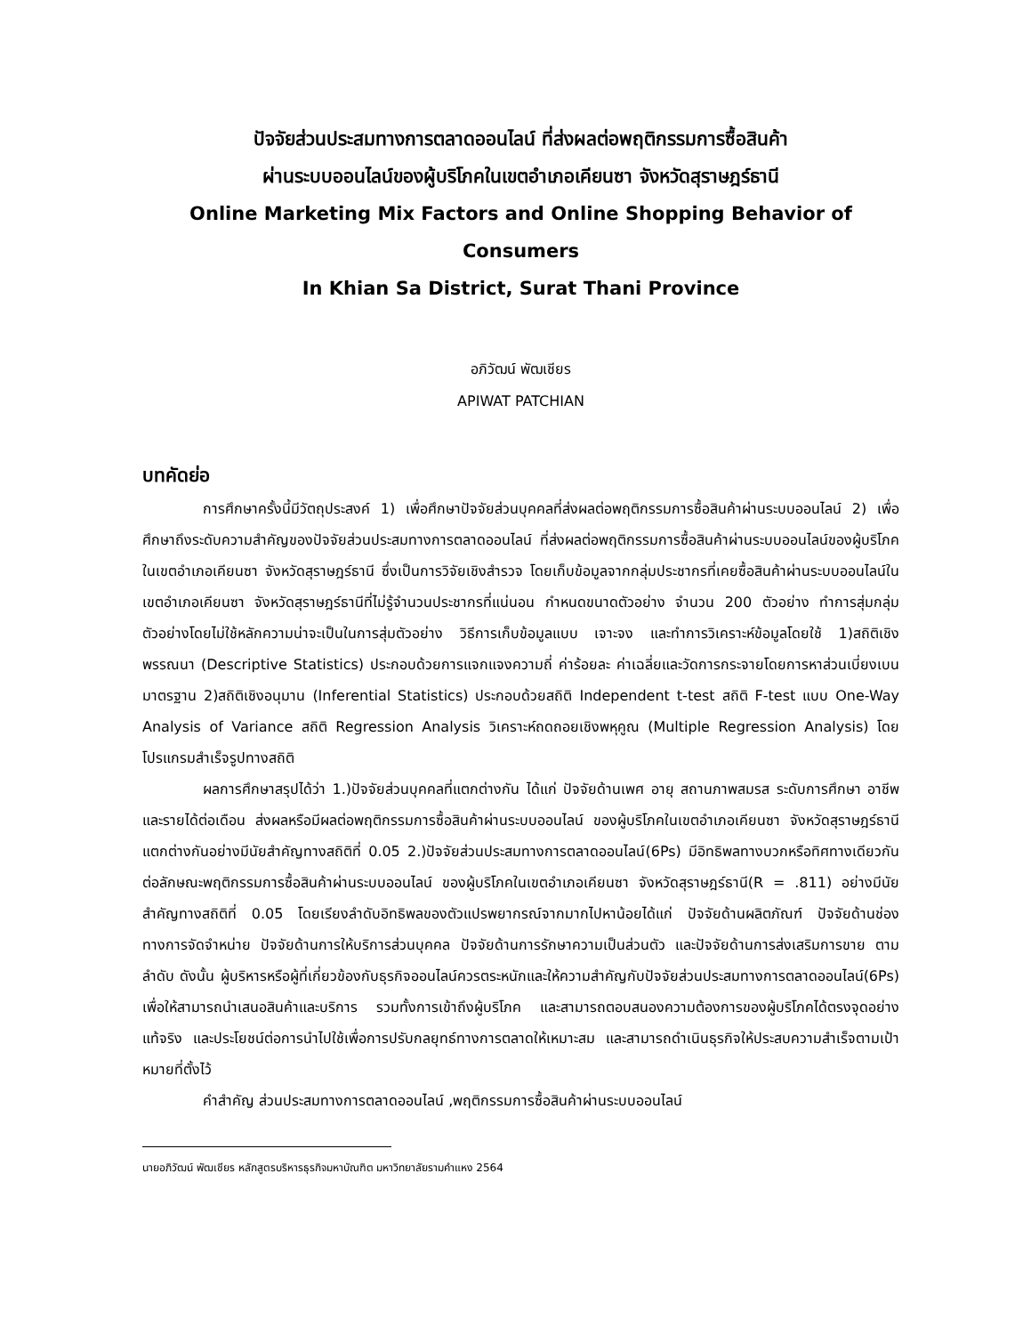ปัจจัยส่วนประสมทางการตลาดออนไลน์ ที่ส่งผลต่อพฤติกรรมการซื้อสินค้า
ผ่านระบบออนไลน์ของผู้บริโภคในเขตอำเภอเคียนซา จังหวัดสุราษฎร์ธานี
Online Marketing Mix Factors and Online Shopping Behavior of Consumers
In Khian Sa District, Surat Thani Province
อภิวัฒน์ พัฒเชียร
APIWAT PATCHIAN
บทคัดย่อ
การศึกษาครั้งนี้มีวัตถุประสงค์ 1) เพื่อศึกษาปัจจัยส่วนบุคคลที่ส่งผลต่อพฤติกรรมการซื้อสินค้าผ่านระบบออนไลน์ 2) เพื่อศึกษาถึงระดับความสำคัญของปัจจัยส่วนประสมทางการตลาดออนไลน์ ที่ส่งผลต่อพฤติกรรมการซื้อสินค้าผ่านระบบออนไลน์ของผู้บริโภคในเขตอำเภอเคียนซา จังหวัดสุราษฎร์ธานี ซึ่งเป็นการวิจัยเชิงสำรวจ โดยเก็บข้อมูลจากกลุ่มประชากรที่เคยซื้อสินค้าผ่านระบบออนไลน์ในเขตอำเภอเคียนซา จังหวัดสุราษฎร์ธานีที่ไม่รู้จำนวนประชากรที่แน่นอน กำหนดขนาดตัวอย่าง จำนวน 200 ตัวอย่าง ทำการสุ่มกลุ่มตัวอย่างโดยไม่ใช้หลักความน่าจะเป็นในการสุ่มตัวอย่าง วิธีการเก็บข้อมูลแบบ เจาะจง และทำการวิเคราะห์ข้อมูลโดยใช้ 1)สถิติเชิงพรรณนา (Descriptive Statistics) ประกอบด้วยการแจกแจงความถี่ ค่าร้อยละ ค่าเฉลี่ยและวัดการกระจายโดยการหาส่วนเบี่ยงเบนมาตรฐาน 2)สถิติเชิงอนุมาน (Inferential Statistics) ประกอบด้วยสถิติ Independent t-test สถิติ F-test แบบ One-Way Analysis of Variance สถิติ Regression Analysis วิเคราะห์ถดถอยเชิงพหุคูณ (Multiple Regression Analysis) โดยโปรแกรมสำเร็จรูปทางสถิติ
ผลการศึกษาสรุปได้ว่า 1.)ปัจจัยส่วนบุคคลที่แตกต่างกัน ได้แก่ ปัจจัยด้านเพศ อายุ สถานภาพสมรส ระดับการศึกษา อาชีพ และรายได้ต่อเดือน ส่งผลหรือมีผลต่อพฤติกรรมการซื้อสินค้าผ่านระบบออนไลน์ ของผู้บริโภคในเขตอำเภอเคียนซา จังหวัดสุราษฎร์ธานีแตกต่างกันอย่างมีนัยสำคัญทางสถิติที่ 0.05 2.)ปัจจัยส่วนประสมทางการตลาดออนไลน์(6Ps) มีอิทธิพลทางบวกหรือทิศทางเดียวกันต่อลักษณะพฤติกรรมการซื้อสินค้าผ่านระบบออนไลน์ ของผู้บริโภคในเขตอำเภอเคียนซา จังหวัดสุราษฎร์ธานี(R = .811) อย่างมีนัยสำคัญทางสถิติที่ 0.05 โดยเรียงลำดับอิทธิพลของตัวแปรพยากรณ์จากมากไปหาน้อยได้แก่ ปัจจัยด้านผลิตภัณฑ์ ปัจจัยด้านช่องทางการจัดจำหน่าย ปัจจัยด้านการให้บริการส่วนบุคคล ปัจจัยด้านการรักษาความเป็นส่วนตัว และปัจจัยด้านการส่งเสริมการขาย ตามลำดับ ดังนั้น ผู้บริหารหรือผู้ที่เกี่ยวข้องกับธุรกิจออนไลน์ควรตระหนักและให้ความสำคัญกับปัจจัยส่วนประสมทางการตลาดออนไลน์(6Ps) เพื่อให้สามารถนำเสนอสินค้าและบริการ รวมทั้งการเข้าถึงผู้บริโภค และสามารถตอบสนองความต้องการของผู้บริโภคได้ตรงจุดอย่างแท้จริง และประโยชน์ต่อการนำไปใช้เพื่อการปรับกลยุทธ์ทางการตลาดให้เหมาะสม และสามารถดำเนินธุรกิจให้ประสบความสำเร็จตามเป้าหมายที่ตั้งไว้
คำสำคัญ ส่วนประสมทางการตลาดออนไลน์ ,พฤติกรรมการซื้อสินค้าผ่านระบบออนไลน์
นายอภิวัฒน์ พัฒเชียร หลักสูตรบริหารธุรกิจมหาบัณฑิต มหาวิทยาลัยรามคำแหง 2564